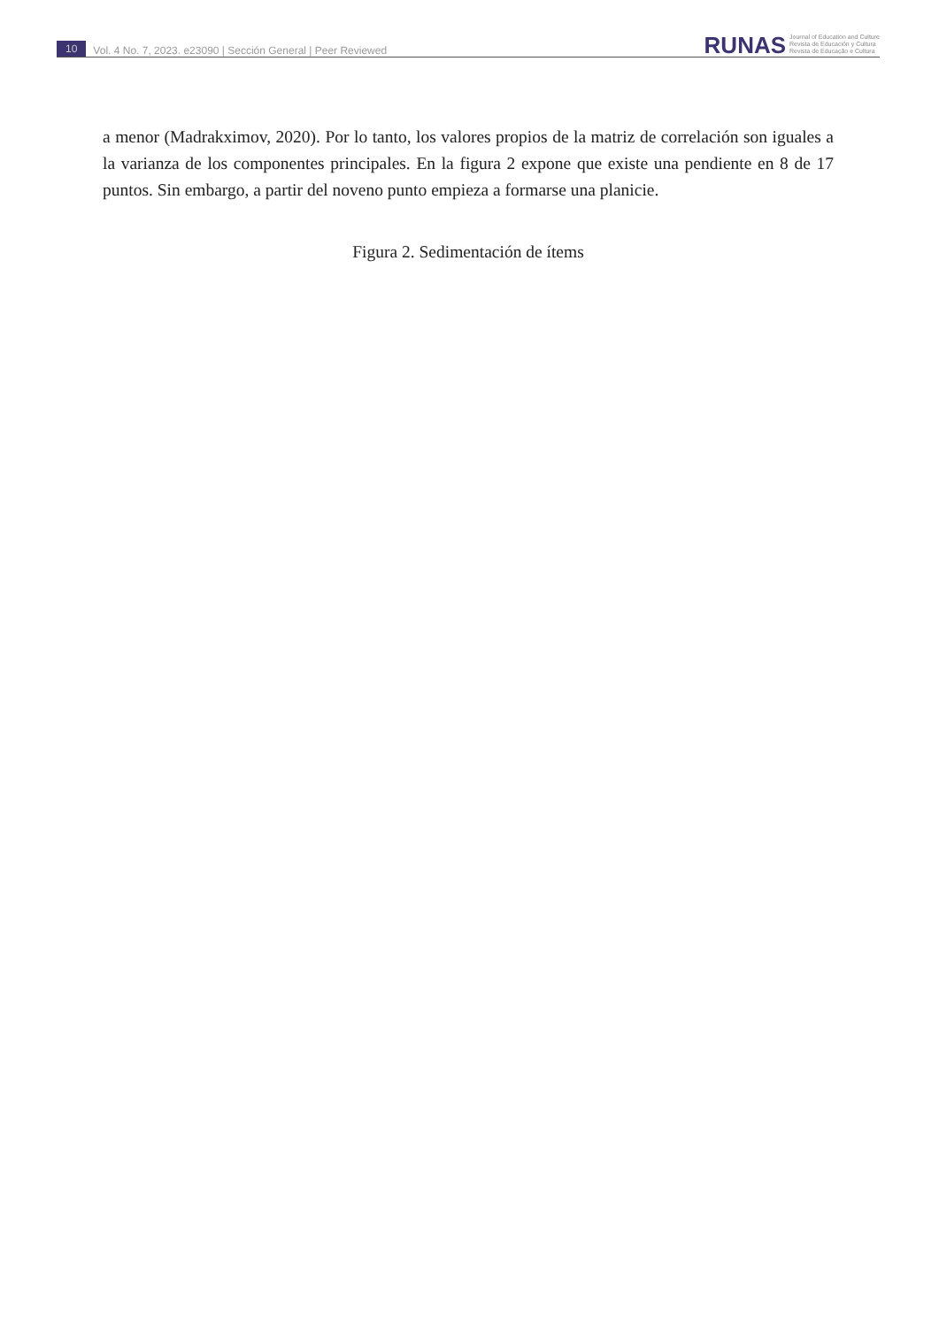10 Vol. 4 No. 7, 2023. e23090 | Sección General | Peer Reviewed
RUNAS Journal of Education and Culture
Revista de Educación y Cultura
Revista de Educação e Cultura
a menor (Madrakximov, 2020). Por lo tanto, los valores propios de la matriz de correlación son iguales a la varianza de los componentes principales. En la figura 2 expone que existe una pendiente en 8 de 17 puntos. Sin embargo, a partir del noveno punto empieza a formarse una planicie.
Figura 2. Sedimentación de ítems